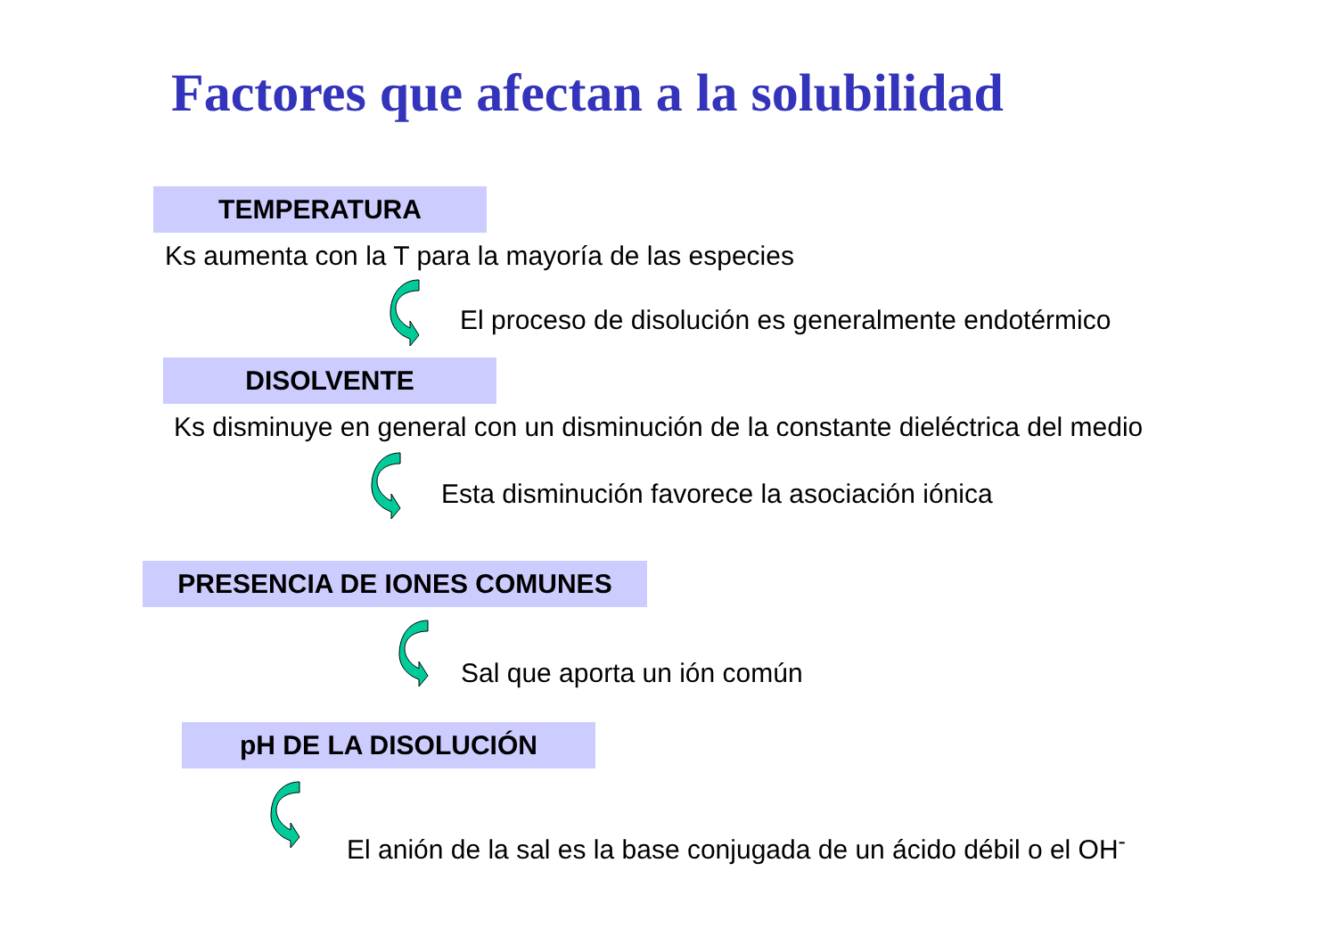Factores que afectan a la solubilidad
TEMPERATURA
Ks aumenta con la T para la mayoría de las especies
El proceso de disolución es generalmente endotérmico
DISOLVENTE
Ks disminuye en general con un disminución de la constante dieléctrica del medio
Esta disminución favorece la asociación iónica
PRESENCIA DE IONES COMUNES
Sal que aporta un ión común
pH DE LA DISOLUCIÓN
El anión de la sal es la base conjugada de un ácido débil o el OH<sup>-</sup>